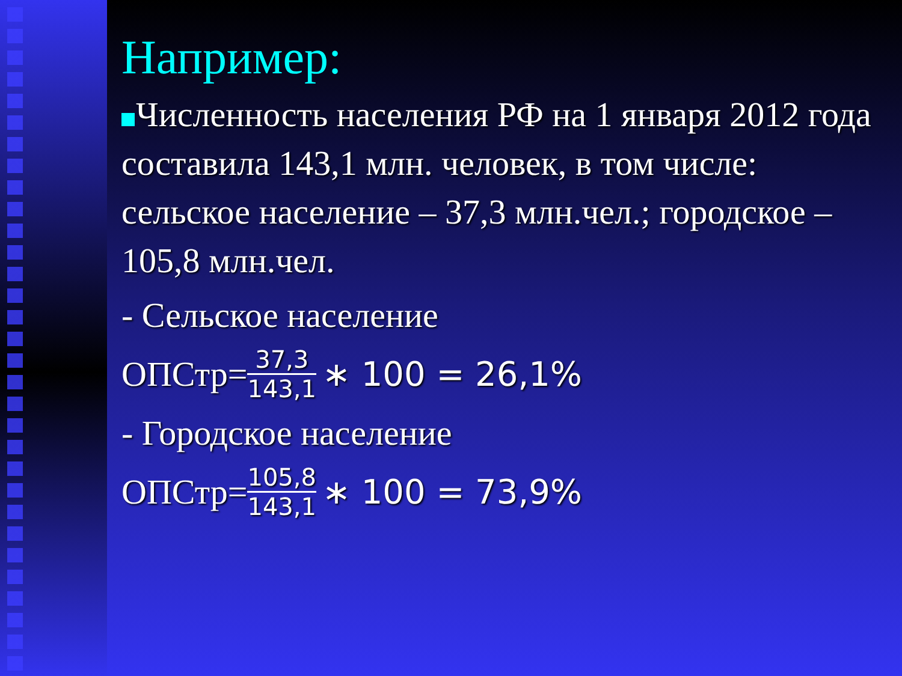Например:
Численность населения РФ на 1 января 2012 года составила 143,1 млн. человек, в том числе: сельское население – 37,3 млн.чел.; городское – 105,8 млн.чел.
- Сельское население
ОПСтр= 37,3 143,1 ∗ 100 = 26,1%
- Городское население
ОПСтр= 105,8 143,1 ∗ 100 = 73,9%